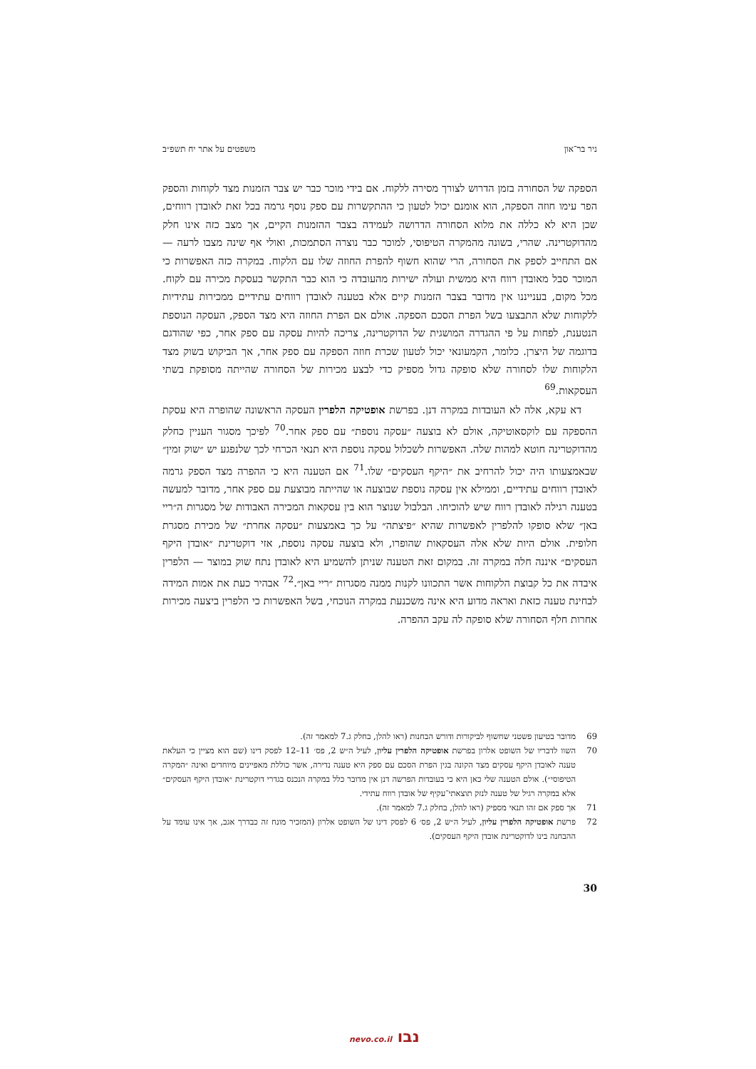ניר בר־און משפטים על אתר יח תשפ״ב
הספקה של הסחורה בזמן הדרוש לצורך מסירה ללקוח. אם בידי מוכר כבר יש צבר הזמנות מצד לקוחות והספק הפר עימו חוזה הספקה, הוא אומנם יכול לטעון כי ההתקשרות עם ספק נוסף גרמה בכל זאת לאובדן רווחים, שכן היא לא כללה את מלוא הסחורה הדרושה לעמידה בצבר ההזמנות הקיים, אך מצב כזה אינו חלק מהדוקטרינה. שהרי, בשונה מהמקרה הטיפוסי, למוכר כבר נוצרה הסתמכות, ואולי אף שינה מצבו לרעה — אם התחייב לספק את הסחורה, הרי שהוא חשוף להפרת החוזה שלו עם הלקוח. במקרה כזה האפשרות כי המוכר סבל מאובדן רווח היא ממשית ועולה ישירות מהעובדה כי הוא כבר התקשר בעסקת מכירה עם לקוח. מכל מקום, בענייננו אין מדובר בצבר הזמנות קיים אלא בטענה לאובדן רווחים עתידיים ממכירות עתידיות ללקוחות שלא התבצעו בשל הפרת הסכם הספקה. אולם אם הפרת החוזה היא מצד הספק, העסקה הנוספת הנטענת, לפחות על פי ההגדרה המושגית של הדוקטרינה, צריכה להיות עסקה עם ספק אחר, כפי שהודגם בדוגמה של היצרן. כלומר, הקמעונאי יכול לטעון שכרת חוזה הספקה עם ספק אחר, אך הביקוש בשוק מצד הלקוחות שלו לסחורה שלא סופקה גדול מספיק כדי לבצע מכירות של הסחורה שהייתה מסופקת בשתי העסקאות.<sup>69</sup>
דא עקא, אלה לא העובדות במקרה דנן. בפרשת אופטיקה הלפרין העסקה הראשונה שהופרה היא עסקת ההספקה עם לוקסאוטיקה, אולם לא בוצעה ״עסקה נוספת״ עם ספק אחר.<sup>70</sup> לפיכך מסגור העניין כחלק מהדוקטרינה חוטא למהות שלה. האפשרות לשכלול עסקה נוספת היא תנאי הכרחי לכך שלנפגע יש ״שוק זמין״ שבאמצעותו היה יכול להרחיב את ״היקף העסקים״ שלו.<sup>71</sup> אם הטענה היא כי ההפרה מצד הספק גרמה לאובדן רווחים עתידיים, וממילא אין עסקה נוספת שבוצעה או שהייתה מבוצעת עם ספק אחר, מדובר למעשה בטענה רגילה לאובדן רווח שיש להוכיחו. הבלבול שנוצר הוא בין עסקאות המכירה האבודות של מסגרות ה״ריי באן״ שלא סופקו להלפרין לאפשרות שהיא ״פיצתה״ על כך באמצעות ״עסקה אחרת״ של מכירת מסגרת חלופית. אולם היות שלא אלה העסקאות שהופרו, ולא בוצעה עסקה נוספת, אזי דוקטרינת ״אובדן היקף העסקים״ איננה חלה במקרה זה. במקום זאת הטענה שניתן להשמיע היא לאובדן נתח שוק במוצר — הלפרין איבדה את כל קבוצת הלקוחות אשר התכוונו לקנות ממנה מסגרות ״ריי באן״.<sup>72</sup> אבהיר כעת את אמות המידה לבחינת טענה כזאת ואראה מדוע היא אינה משכנעת במקרה הנוכחי, בשל האפשרות כי הלפרין ביצעה מכירות אחרות חלף הסחורה שלא סופקה לה עקב ההפרה.
69 מדובר בטיעון פשטני שחשוף לביקורות ודורש הבחנות (ראו להלן, בחלק ג.7 למאמר זה).
70 השוו לדבריו של השופט אלרון בפרשת אופטיקה הלפרין עליון, לעיל ה״ש 2, פס׳ 11–12 לפסק דינו (שם הוא מציין כי העלאת טענה לאובדן היקף עסקים מצד הקונה בגין הפרת הסכם עם ספק היא טענה נדירה, אשר כוללת מאפיינים מיוחדים ואינה ״המקרה הטיפוסי״). אולם הטענה שלי כאן היא כי בעובדות הפרשה דנן אין מדובר כלל במקרה הנכנס בגדרי דוקטרינת ״אובדן היקף העסקים״ אלא במקרה רגיל של טענה לנזק תוצאתי־עקיף של אובדן רווח עתידי.
71 אך ספק אם זהו תנאי מספיק (ראו להלן, בחלק ג.7 למאמר זה).
72 פרשת אופטיקה הלפרין עליון, לעיל ה״ש 2, פס׳ 6 לפסק דינו של השופט אלרון (המזכיר מונח זה כבדרך אגב, אך אינו עומד על ההבחנה בינו לדוקטרינת אובדן היקף העסקים).
30
נבו nevo.co.il